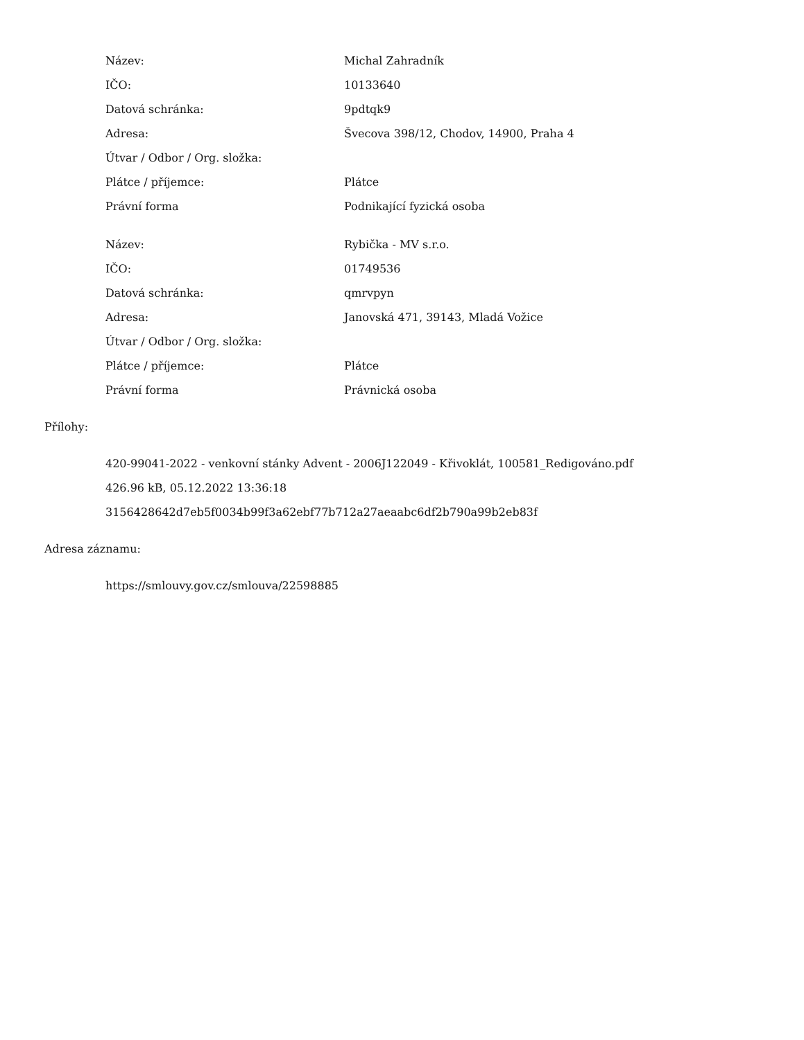| Název: | Michal Zahradník |
| IČO: | 10133640 |
| Datová schránka: | 9pdtqk9 |
| Adresa: | Švecova 398/12, Chodov, 14900, Praha 4 |
| Útvar / Odbor / Org. složka: | |
| Plátce / příjemce: | Plátce |
| Právní forma | Podnikající fyzická osoba |
| Název: | Rybička - MV s.r.o. |
| IČO: | 01749536 |
| Datová schránka: | qmrvpyn |
| Adresa: | Janovská 471, 39143, Mladá Vožice |
| Útvar / Odbor / Org. složka: | |
| Plátce / příjemce: | Plátce |
| Právní forma | Právnická osoba |
Přílohy:
420-99041-2022 - venkovní stánky Advent - 2006J122049 - Křivoklát, 100581_Redigováno.pdf
426.96 kB, 05.12.2022 13:36:18
3156428642d7eb5f0034b99f3a62ebf77b712a27aeaabc6df2b790a99b2eb83f
Adresa záznamu:
https://smlouvy.gov.cz/smlouva/22598885